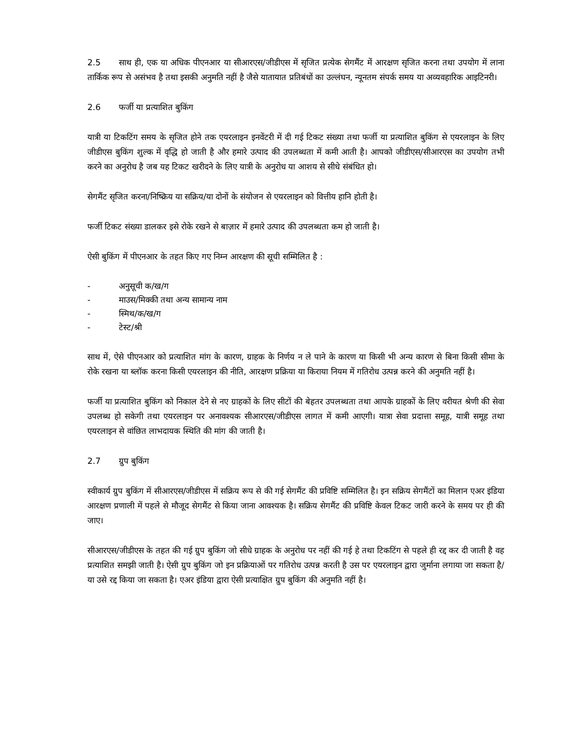2.5 साथ ही, एक या अधिक पीएनआर या सीआरएस/जीडीएस में सृजित प्रत्येक सेगमैंट में आरक्षण सृजित करना तथा उपयोग में लाना तार्किक रूप से असंभव है तथा इसकी अनुमति नहीं है जैसे यातायात प्रतिबंधों का उल्लंघन, न्यूनतम संपर्क समय या अव्यवहारिक आइटिनरी।
2.6 फर्जी या प्रत्याशित बुकिंग
यात्री या टिकटिंग समय के सृजित होने तक एयरलाइन इनवेंटरी में दी गई टिकट संख्या तथा फर्जी या प्रत्याशित बुकिंग से एयरलाइन के लिए जीडीएस बुकिंग शुल्क में वृद्धि हो जाती है और हमारे उत्पाद की उपलब्धता में कमी आती है। आपको जीडीएस/सीआरएस का उपयोग तभी करने का अनुरोध है जब यह टिकट खरीदने के लिए यात्री के अनुरोध या आशय से सीधे संबंधित हो।
सेगमैंट सृजित करना/निष्क्रिय या सक्रिय/या दोनों के संयोजन से एयरलाइन को वित्तीय हानि होती है।
फर्जी टिकट संख्या डालकर इसे रोके रखने से बाज़ार में हमारे उत्पाद की उपलब्धता कम हो जाती है।
ऐसी बुकिंग में पीएनआर के तहत किए गए निम्न आरक्षण की सूची सम्मिलित है :
- अनुसूची क/ख/ग
- माउस/मिक्की तथा अन्य सामान्य नाम
- स्मिथ/क/ख/ग
- टेस्ट/श्री
साथ में, ऐसे पीएनआर को प्रत्याशित मांग के कारण, ग्राहक के निर्णय न ले पाने के कारण या किसी भी अन्य कारण से बिना किसी सीमा के रोके रखना या ब्लॉक करना किसी एयरलाइन की नीति, आरक्षण प्रक्रिया या किराया नियम में गतिरोध उत्पन्न करने की अनुमति नहीं है।
फर्जी या प्रत्याशित बुकिंग को निकाल देने से नए ग्राहकों के लिए सीटों की बेहतर उपलब्धता तथा आपके ग्राहकों के लिए वरीयत श्रेणी की सेवा उपलब्ध हो सकेगी तथा एयरलाइन पर अनावश्यक सीआरएस/जीडीएस लागत में कमी आएगी। यात्रा सेवा प्रदात्ता समूह, यात्री समूह तथा एयरलाइन से वांछित लाभदायक स्थिति की मांग की जाती है।
2.7 ग्रुप बुकिंग
स्वीकार्य ग्रुप बुकिंग में सीआरएस/जीडीएस में सक्रिय रूप से की गई सेगमैंट की प्रविष्टि सम्मिलित है। इन सक्रिय सेगमैंटों का मिलान एअर इंडिया आरक्षण प्रणाली में पहले से मौजूद सेगमैंट से किया जाना आवश्यक है। सक्रिय सेगमैंट की प्रविष्टि केवल टिकट जारी करने के समय पर ही की जाए।
सीआरएस/जीडीएस के तहत की गई ग्रुप बुकिंग जो सीधे ग्राहक के अनुरोध पर नहीं की गई हे तथा टिकटिंग से पहले ही रद्द कर दी जाती है वह प्रत्याशित समझी जाती है। ऐसी ग्रुप बुकिंग जो इन प्रक्रियाओं पर गतिरोध उत्पन्न करती है उस पर एयरलाइन द्वारा जुर्माना लगाया जा सकता है/या उसे रद्द किया जा सकता है। एअर इंडिया द्वारा ऐसी प्रत्याक्षित ग्रुप बुकिंग की अनुमति नहीं है।